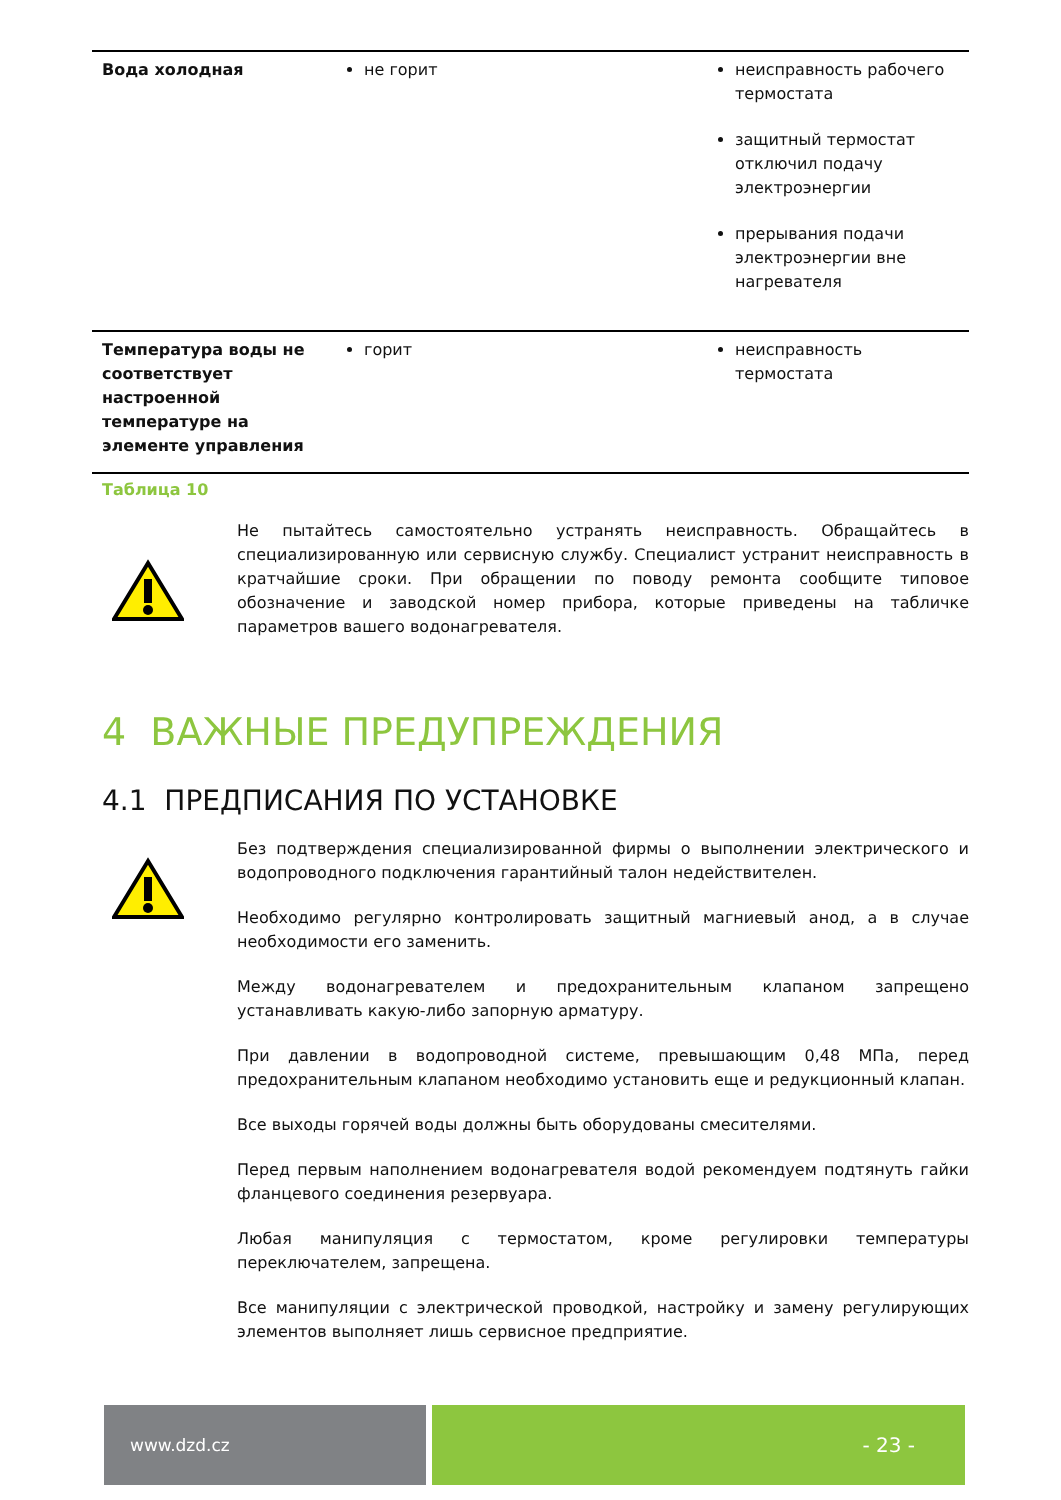| Вода холодная | не горит | неисправность рабочего термостата защитный термостат отключил подачу электроэнергии прерывания подачи электроэнергии вне нагревателя |
| Температура воды не соответствует настроенной температуре на элементе управления | горит | неисправность термостата |
Таблица 10
Не пытайтесь самостоятельно устранять неисправность. Обращайтесь в специализированную или сервисную службу. Специалист устранит неисправность в кратчайшие сроки. При обращении по поводу ремонта сообщите типовое обозначение и заводской номер прибора, которые приведены на табличке параметров вашего водонагревателя.
4 ВАЖНЫЕ ПРЕДУПРЕЖДЕНИЯ
4.1 ПРЕДПИСАНИЯ ПО УСТАНОВКЕ
Без подтверждения специализированной фирмы о выполнении электрического и водопроводного подключения гарантийный талон недействителен.
Необходимо регулярно контролировать защитный магниевый анод, а в случае необходимости его заменить.
Между водонагревателем и предохранительным клапаном запрещено устанавливать какую-либо запорную арматуру.
При давлении в водопроводной системе, превышающим 0,48 МПа, перед предохранительным клапаном необходимо установить еще и редукционный клапан.
Все выходы горячей воды должны быть оборудованы смесителями.
Перед первым наполнением водонагревателя водой рекомендуем подтянуть гайки фланцевого соединения резервуара.
Любая манипуляция с термостатом, кроме регулировки температуры переключателем, запрещена.
Все манипуляции с электрической проводкой, настройку и замену регулирующих элементов выполняет лишь сервисное предприятие.
www.dzd.cz
- 23 -